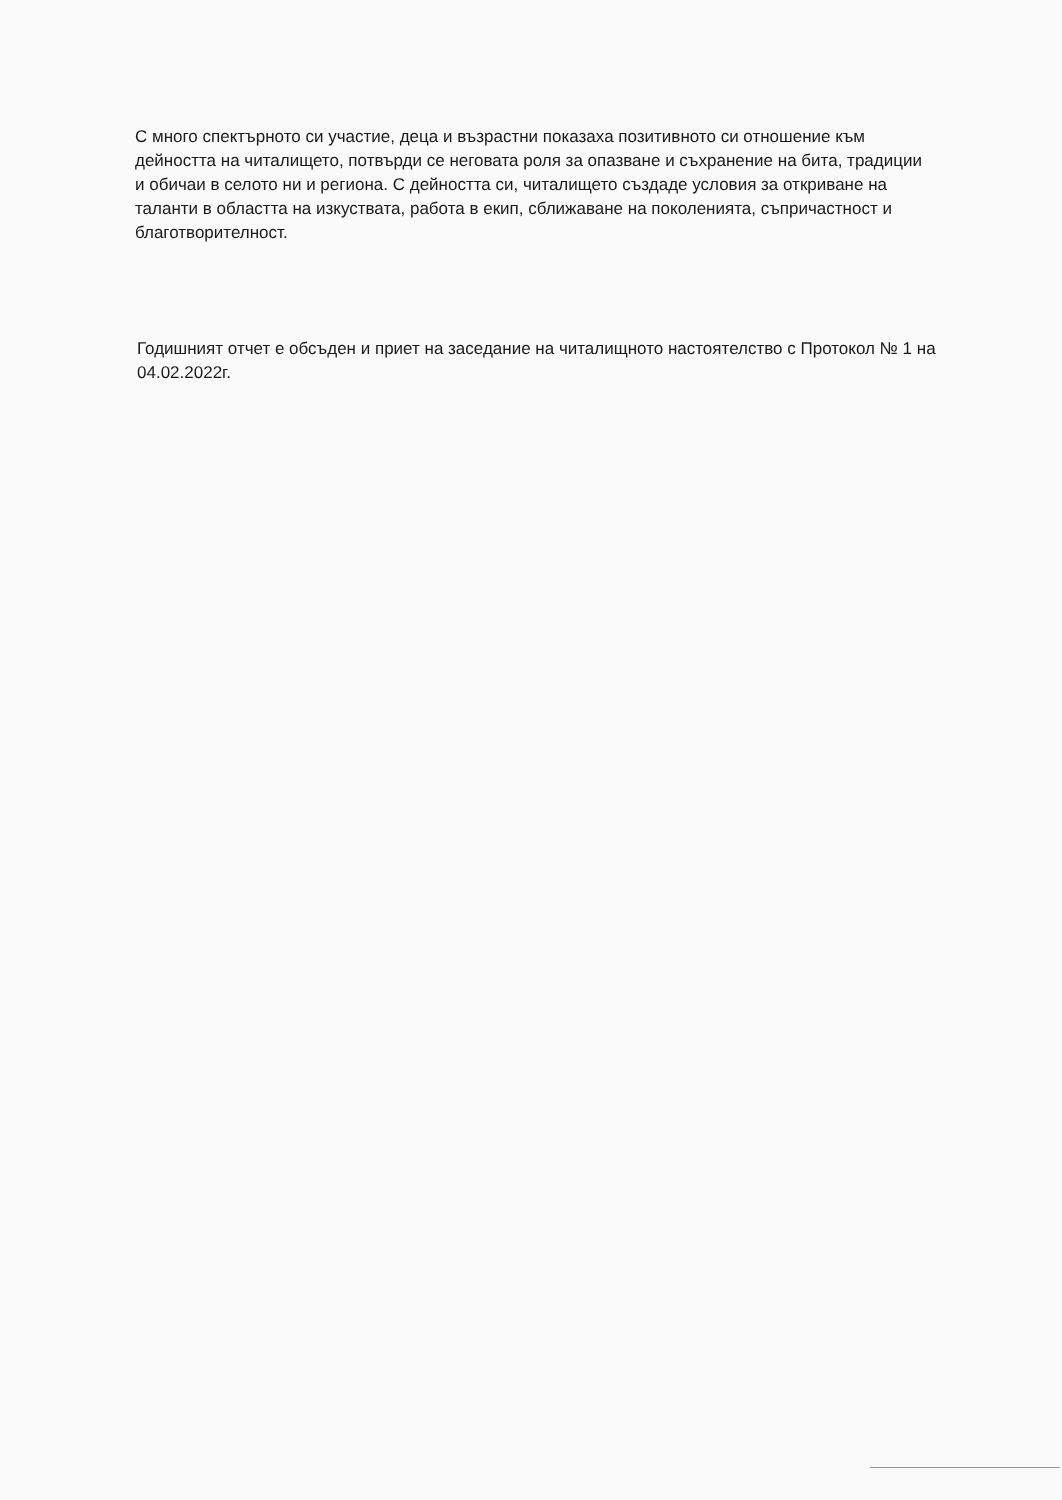С много спектърното си участие, деца и възрастни показаха позитивното си отношение към дейността на читалището, потвърди се неговата роля за опазване и съхранение на бита, традиции и обичаи в селото ни и региона. С дейността си, читалището създаде условия за откриване на таланти в областта на изкуствата, работа в екип, сближаване на поколенията, съпричастност и благотворителност.
Годишният отчет е обсъден и приет на заседание на читалищното настоятелство с Протокол № 1 на 04.02.2022г.